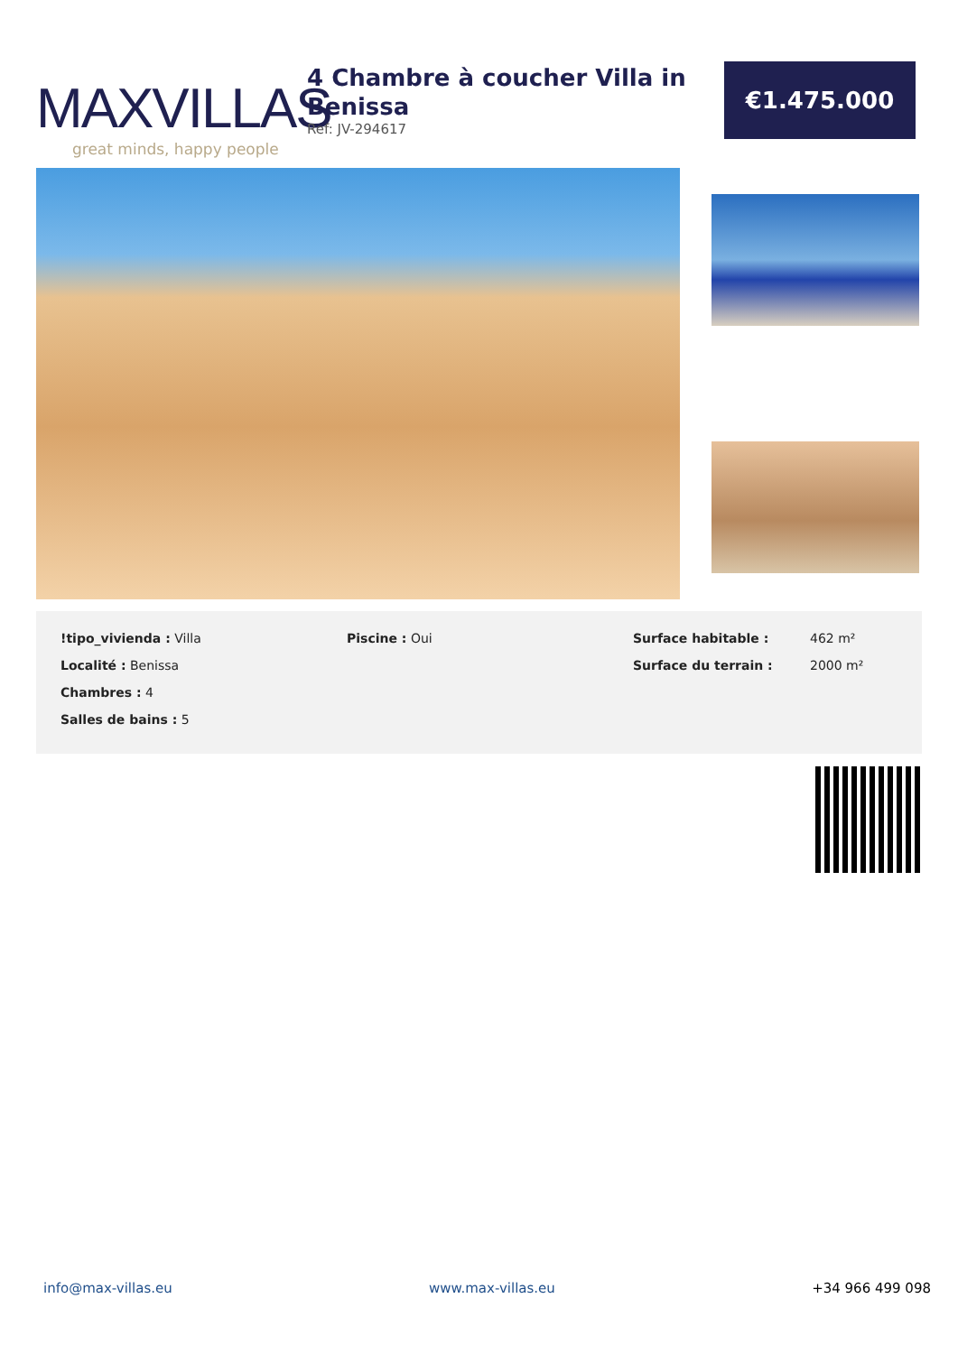MAXVILLAS
great minds, happy people
4 Chambre à coucher Villa in Benissa
Ref: JV-294617
€1.475.000
!tipo_vivienda : Villa
Localité : Benissa
Chambres : 4
Salles de bains : 5
Piscine : Oui
| Surface habitable : | 462 m² |
| Surface du terrain : | 2000 m² |
info@max-villas.eu www.max-villas.eu +34 966 499 098